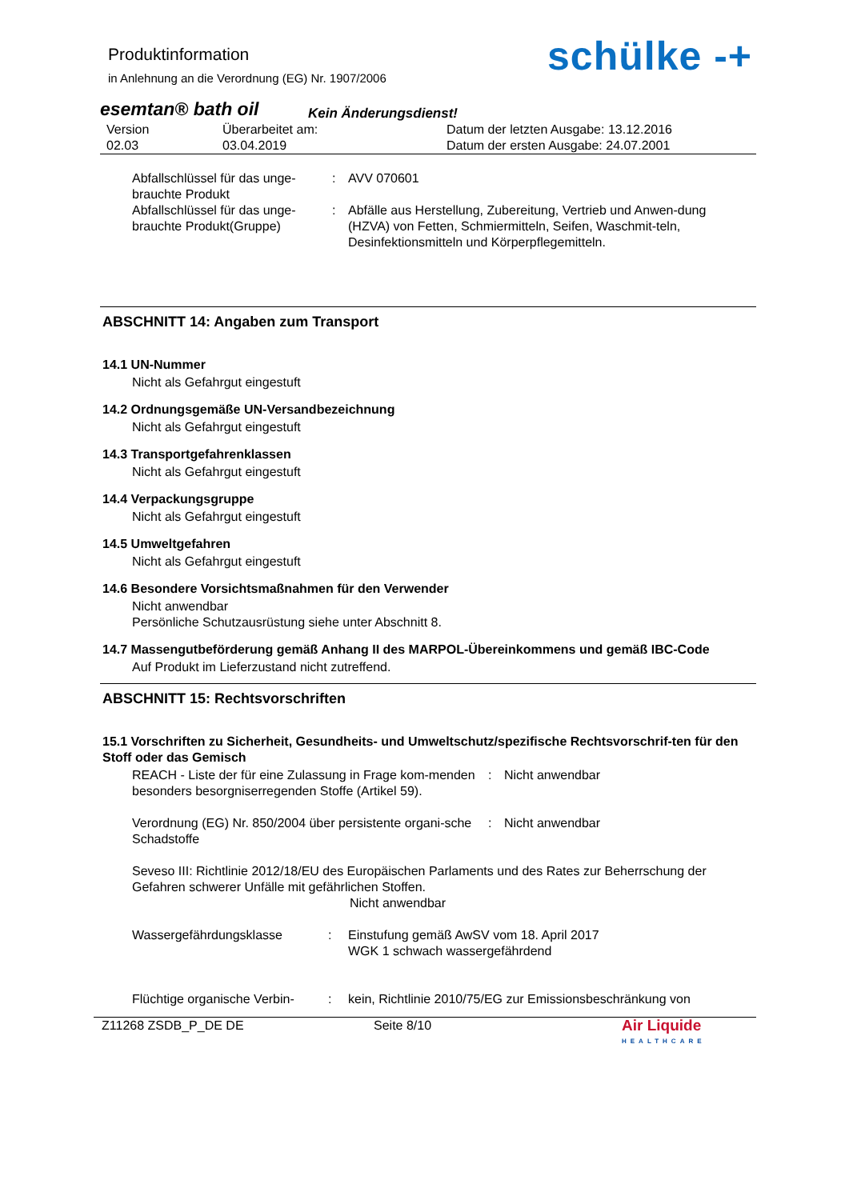Produktinformation
in Anlehnung an die Verordnung (EG) Nr. 1907/2006
schülke -+
esemtan® bath oil
Kein Änderungsdienst!
Version
02.03
Überarbeitet am:
03.04.2019
Datum der letzten Ausgabe: 13.12.2016
Datum der ersten Ausgabe: 24.07.2001
Abfallschlüssel für das unge-brauchte Produkt
: AVV 070601
Abfallschlüssel für das unge-brauchte Produkt(Gruppe)
: Abfälle aus Herstellung, Zubereitung, Vertrieb und Anwen-dung (HZVA) von Fetten, Schmiermitteln, Seifen, Waschmit-teln, Desinfektionsmitteln und Körperpflegemitteln.
ABSCHNITT 14: Angaben zum Transport
14.1 UN-Nummer
Nicht als Gefahrgut eingestuft
14.2 Ordnungsgemäße UN-Versandbezeichnung
Nicht als Gefahrgut eingestuft
14.3 Transportgefahrenklassen
Nicht als Gefahrgut eingestuft
14.4 Verpackungsgruppe
Nicht als Gefahrgut eingestuft
14.5 Umweltgefahren
Nicht als Gefahrgut eingestuft
14.6 Besondere Vorsichtsmaßnahmen für den Verwender
Nicht anwendbar
Persönliche Schutzausrüstung siehe unter Abschnitt 8.
14.7 Massengutbeförderung gemäß Anhang II des MARPOL-Übereinkommens und gemäß IBC-Code
Auf Produkt im Lieferzustand nicht zutreffend.
ABSCHNITT 15: Rechtsvorschriften
15.1 Vorschriften zu Sicherheit, Gesundheits- und Umweltschutz/spezifische Rechtsvorschrif-ten für den Stoff oder das Gemisch
REACH - Liste der für eine Zulassung in Frage kom-menden besonders besorgniserregenden Stoffe (Artikel 59).
: Nicht anwendbar
Verordnung (EG) Nr. 850/2004 über persistente organi-sche Schadstoffe
: Nicht anwendbar
Seveso III: Richtlinie 2012/18/EU des Europäischen Parlaments und des Rates zur Beherrschung der Gefahren schwerer Unfälle mit gefährlichen Stoffen.
Nicht anwendbar
Wassergefährdungsklasse : Einstufung gemäß AwSV vom 18. April 2017
WGK 1 schwach wassergefährdend
Flüchtige organische Verbin-
: kein, Richtlinie 2010/75/EG zur Emissionsbeschränkung von
Z11268 ZSDB_P_DE DE Seite 8/10
Air Liquide
HEALTHCARE